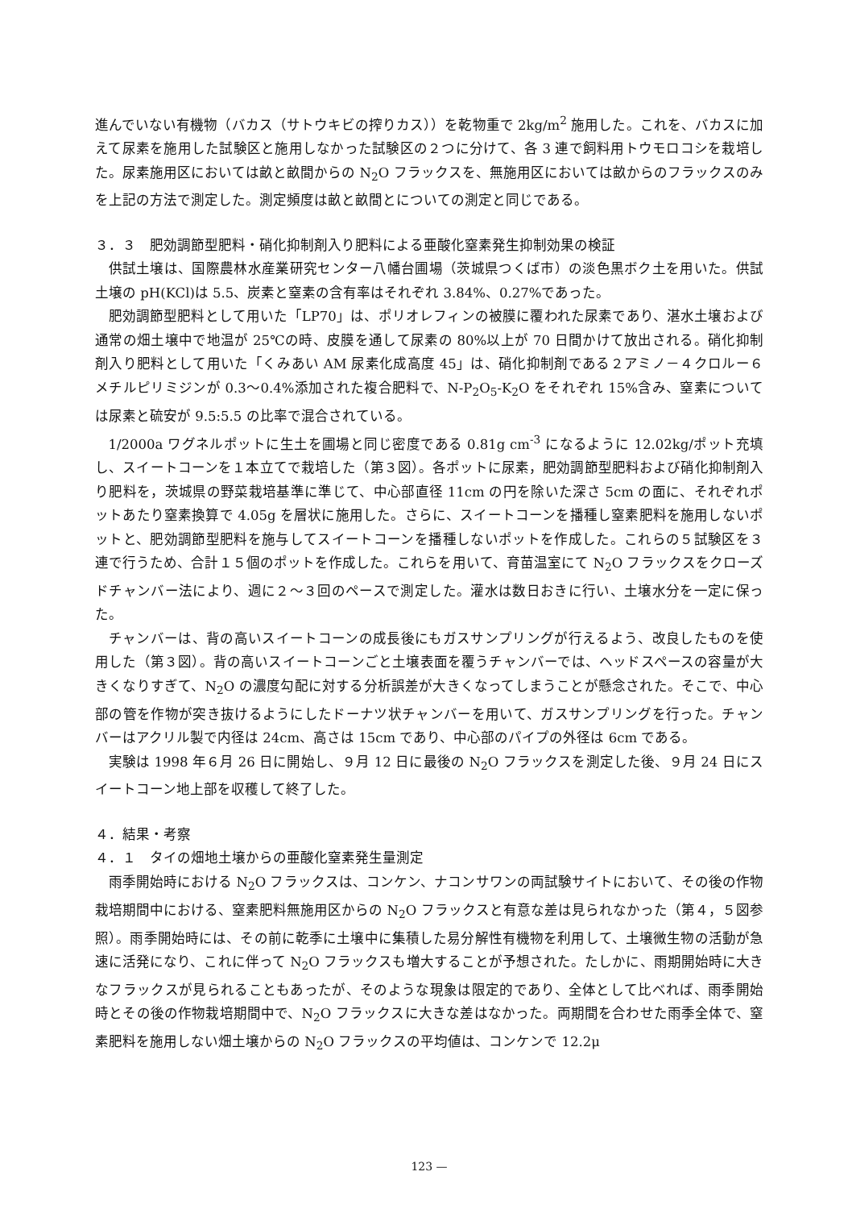進んでいない有機物（バカス（サトウキビの搾りカス））を乾物重で 2kg/m<sup>2</sup> 施用した。これを、バカスに加えて尿素を施用した試験区と施用しなかった試験区の２つに分けて、各 3 連で飼料用トウモロコシを栽培した。尿素施用区においては畝と畝間からの N<sub>2</sub>O フラックスを、無施用区においては畝からのフラックスのみを上記の方法で測定した。測定頻度は畝と畝間とについての測定と同じである。
３．３　肥効調節型肥料・硝化抑制剤入り肥料による亜酸化窒素発生抑制効果の検証
供試土壌は、国際農林水産業研究センター八幡台圃場（茨城県つくば市）の淡色黒ボク土を用いた。供試土壌の pH(KCl)は 5.5、炭素と窒素の含有率はそれぞれ 3.84%、0.27%であった。
肥効調節型肥料として用いた「LP70」は、ポリオレフィンの被膜に覆われた尿素であり、湛水土壌および通常の畑土壌中で地温が 25℃の時、皮膜を通して尿素の 80%以上が 70 日間かけて放出される。硝化抑制剤入り肥料として用いた「くみあい AM 尿素化成高度 45」は、硝化抑制剤である２アミノ－４クロルー６メチルピリミジンが 0.3～0.4%添加された複合肥料で、N-P<sub>2</sub>O<sub>5</sub>-K<sub>2</sub>O をそれぞれ 15%含み、窒素については尿素と硫安が 9.5:5.5 の比率で混合されている。
1/2000a ワグネルポットに生土を圃場と同じ密度である 0.81g cm<sup>-3</sup> になるように 12.02kg/ポット充填し、スイートコーンを１本立てで栽培した（第３図）。各ポットに尿素，肥効調節型肥料および硝化抑制剤入り肥料を，茨城県の野菜栽培基準に準じて、中心部直径 11cm の円を除いた深さ 5cm の面に、それぞれポットあたり窒素換算で 4.05g を層状に施用した。さらに、スイートコーンを播種し窒素肥料を施用しないポットと、肥効調節型肥料を施与してスイートコーンを播種しないポットを作成した。これらの５試験区を３連で行うため、合計１５個のポットを作成した。これらを用いて、育苗温室にて N<sub>2</sub>O フラックスをクローズドチャンバー法により、週に２～３回のペースで測定した。灌水は数日おきに行い、土壌水分を一定に保った。
チャンバーは、背の高いスイートコーンの成長後にもガスサンプリングが行えるよう、改良したものを使用した（第３図）。背の高いスイートコーンごと土壌表面を覆うチャンバーでは、ヘッドスペースの容量が大きくなりすぎて、N<sub>2</sub>O の濃度勾配に対する分析誤差が大きくなってしまうことが懸念された。そこで、中心部の管を作物が突き抜けるようにしたドーナツ状チャンバーを用いて、ガスサンプリングを行った。チャンバーはアクリル製で内径は 24cm、高さは 15cm であり、中心部のパイプの外径は 6cm である。
実験は 1998 年６月 26 日に開始し、９月 12 日に最後の N<sub>2</sub>O フラックスを測定した後、９月 24 日にスイートコーン地上部を収穫して終了した。
４．結果・考察
４．１　タイの畑地土壌からの亜酸化窒素発生量測定
雨季開始時における N<sub>2</sub>O フラックスは、コンケン、ナコンサワンの両試験サイトにおいて、その後の作物栽培期間中における、窒素肥料無施用区からの N<sub>2</sub>O フラックスと有意な差は見られなかった（第４，５図参照）。雨季開始時には、その前に乾季に土壌中に集積した易分解性有機物を利用して、土壌微生物の活動が急速に活発になり、これに伴って N<sub>2</sub>O フラックスも増大することが予想された。たしかに、雨期開始時に大きなフラックスが見られることもあったが、そのような現象は限定的であり、全体として比べれば、雨季開始時とその後の作物栽培期間中で、N<sub>2</sub>O フラックスに大きな差はなかった。両期間を合わせた雨季全体で、窒素肥料を施用しない畑土壌からの N<sub>2</sub>O フラックスの平均値は、コンケンで 12.2μ
123 —